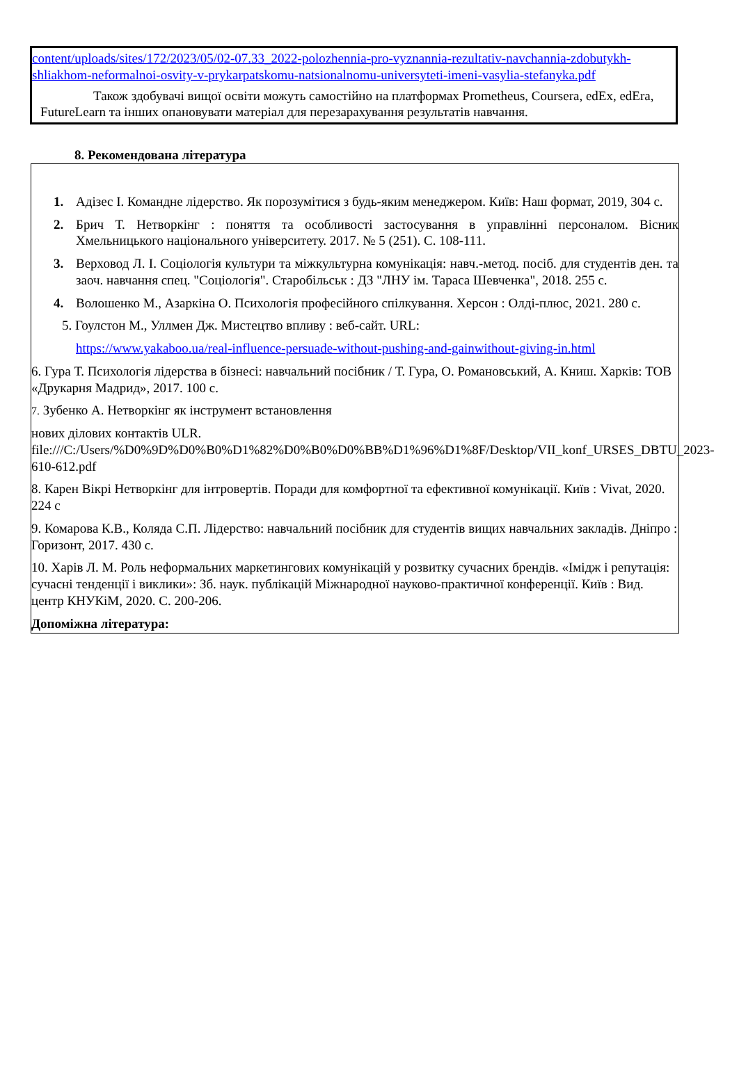content/uploads/sites/172/2023/05/02-07.33_2022-polozhennia-pro-vyznannia-rezultativ-navchannia-zdobutykh-shliakhom-neformalnoi-osvity-v-prykarpatskomu-natsionalnomu-universyteti-imeni-vasylia-stefanyka.pdf
Також здобувачі вищої освіти можуть самостійно на платформах Prometheus, Coursera, edEx, edEra, FutureLearn та інших опановувати матеріал для перезарахування результатів навчання.
8. Рекомендована література
1. Адізес І. Командне лідерство. Як порозумітися з будь-яким менеджером. Київ: Наш формат, 2019, 304 с.
2. Брич Т. Нетворкінг : поняття та особливості застосування в управлінні персоналом. Вісник Хмельницького національного університету. 2017. № 5 (251). С. 108-111.
3. Верховод Л. І. Соціологія культури та міжкультурна комунікація: навч.-метод. посіб. для студентів ден. та заоч. навчання спец. "Соціологія". Старобільськ : ДЗ "ЛНУ ім. Тараса Шевченка", 2018. 255 с.
4. Волошенко М., Азаркіна О. Психологія професійного спілкування. Херсон : Олді-плюс, 2021. 280 с.
5. Гоулстон М., Уллмен Дж. Мистецтво впливу : веб-сайт. URL:
https://www.yakaboo.ua/real-influence-persuade-without-pushing-and-gainwithout-giving-in.html
6. Гура Т. Психологія лідерства в бізнесі: навчальний посібник / Т. Гура, О. Романовський, А. Книш. Харків: ТОВ «Друкарня Мадрид», 2017. 100 с.
7. Зубенко А. Нетворкінг як інструмент встановлення
нових ділових контактів ULR. file:///C:/Users/%D0%9D%D0%B0%D1%82%D0%B0%D0%BB%D1%96%D1%8F/Desktop/VII_konf_URSES_DBTU_2023-610-612.pdf
8. Карен Вікрі Нетворкінг для інтровертів. Поради для комфортної та ефективної комунікації. Київ : Vivat, 2020. 224 с
9. Комарова К.В., Коляда С.П. Лідерство: навчальний посібник для студентів вищих навчальних закладів. Дніпро : Горизонт, 2017. 430 с.
10. Харів Л. М. Роль неформальних маркетингових комунікацій у розвитку сучасних брендів. «Імідж і репутація: сучасні тенденції і виклики»: Зб. наук. публікацій Міжнародної науково-практичної конференції. Київ : Вид. центр КНУКіМ, 2020. С. 200-206.
Допоміжна література: